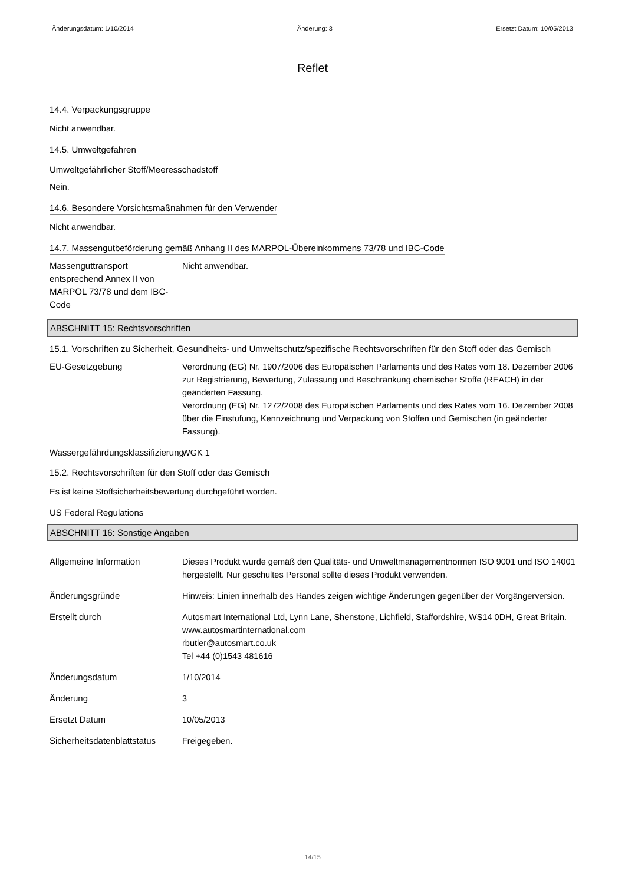Änderungsdatum: 1/10/2014 Änderung: 3 Ersetzt Datum: 10/05/2013
Reflet
14.4. Verpackungsgruppe
Nicht anwendbar.
14.5. Umweltgefahren
Umweltgefährlicher Stoff/Meeresschadstoff
Nein.
14.6. Besondere Vorsichtsmaßnahmen für den Verwender
Nicht anwendbar.
14.7. Massengutbeförderung gemäß Anhang II des MARPOL-Übereinkommens 73/78 und IBC-Code
Massenguttransport entsprechend Annex II von MARPOL 73/78 und dem IBC-Code
Nicht anwendbar.
ABSCHNITT 15: Rechtsvorschriften
15.1. Vorschriften zu Sicherheit, Gesundheits- und Umweltschutz/spezifische Rechtsvorschriften für den Stoff oder das Gemisch
EU-Gesetzgebung Verordnung (EG) Nr. 1907/2006 des Europäischen Parlaments und des Rates vom 18. Dezember 2006 zur Registrierung, Bewertung, Zulassung und Beschränkung chemischer Stoffe (REACH) in der geänderten Fassung.
Verordnung (EG) Nr. 1272/2008 des Europäischen Parlaments und des Rates vom 16. Dezember 2008 über die Einstufung, Kennzeichnung und Verpackung von Stoffen und Gemischen (in geänderter Fassung).
Wassergefährdungsklassifizierung
WGK 1
15.2. Rechtsvorschriften für den Stoff oder das Gemisch
Es ist keine Stoffsicherheitsbewertung durchgeführt worden.
US Federal Regulations
ABSCHNITT 16: Sonstige Angaben
Allgemeine Information Dieses Produkt wurde gemäß den Qualitäts- und Umweltmanagementnormen ISO 9001 und ISO 14001 hergestellt. Nur geschultes Personal sollte dieses Produkt verwenden.
Änderungsgründe Hinweis: Linien innerhalb des Randes zeigen wichtige Änderungen gegenüber der Vorgängerversion.
Erstellt durch Autosmart International Ltd, Lynn Lane, Shenstone, Lichfield, Staffordshire, WS14 0DH, Great Britain.
www.autosmartinternational.com
rbutler@autosmart.co.uk
Tel +44 (0)1543 481616
Änderungsdatum 1/10/2014
Änderung 3
Ersetzt Datum 10/05/2013
Sicherheitsdatenblattstatus
Freigegeben.
14/15